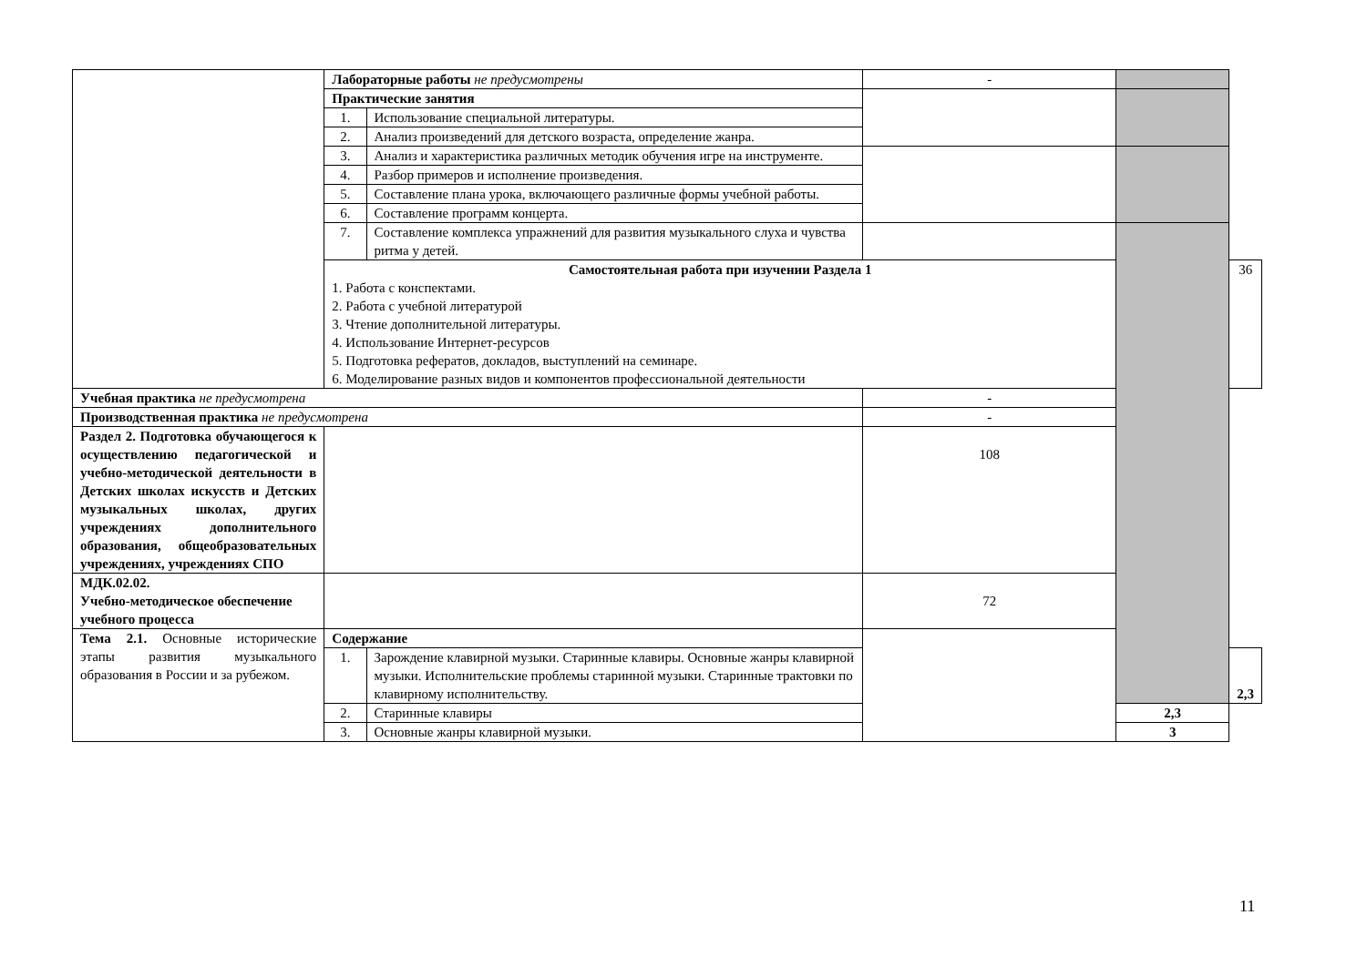| | Лабораторные работы не предусмотрены | | - | | |
| | Практические занятия | | | | |
| | 1. | Использование специальной литературы. | | | |
| | 2. | Анализ произведений для детского возраста, определение жанра. | | | |
| | 3. | Анализ и характеристика различных методик обучения игре на инструменте. | | | |
| | 4. | Разбор примеров и исполнение произведения. | | | |
| | 5. | Составление плана урока, включающего различные формы учебной работы. | | | |
| | 6. | Составление программ концерта. | | | |
| | 7. | Составление комплекса упражнений для развития музыкального слуха и чувства ритма у детей. | | | |
| | Самостоятельная работа при изучении Раздела 1 1. Работа с конспектами. 2. Работа с учебной литературой 3. Чтение дополнительной литературы. 4. Использование Интернет-ресурсов 5. Подготовка рефератов, докладов, выступлений на семинаре. 6. Моделирование разных видов и компонентов профессиональной деятельности | | | | 36 |
| Учебная практика не предусмотрена | | | - | | |
| Производственная практика не предусмотрена | | | - | | |
| Раздел 2. Подготовка обучающегося к осуществлению педагогической и учебно-методической деятельности в Детских школах искусств и Детских музыкальных школах, других учреждениях дополнительного образования, общеобразовательных учреждениях, учреждениях СПО | | | 108 | | |
| МДК.02.02. Учебно-методическое обеспечение учебного процесса | | | 72 | | |
| Тема 2.1. Основные исторические этапы развития музыкального образования в России и за рубежом. | Содержание | | | | |
| | 1. | Зарождение клавирной музыки. Старинные клавиры. Основные жанры клавирной музыки. Исполнительские проблемы старинной музыки. Старинные трактовки по клавирному исполнительству. | | | 2,3 |
| | 2. | Старинные клавиры | | 2,3 | |
| | 3. | Основные жанры клавирной музыки. | | 3 | |
11